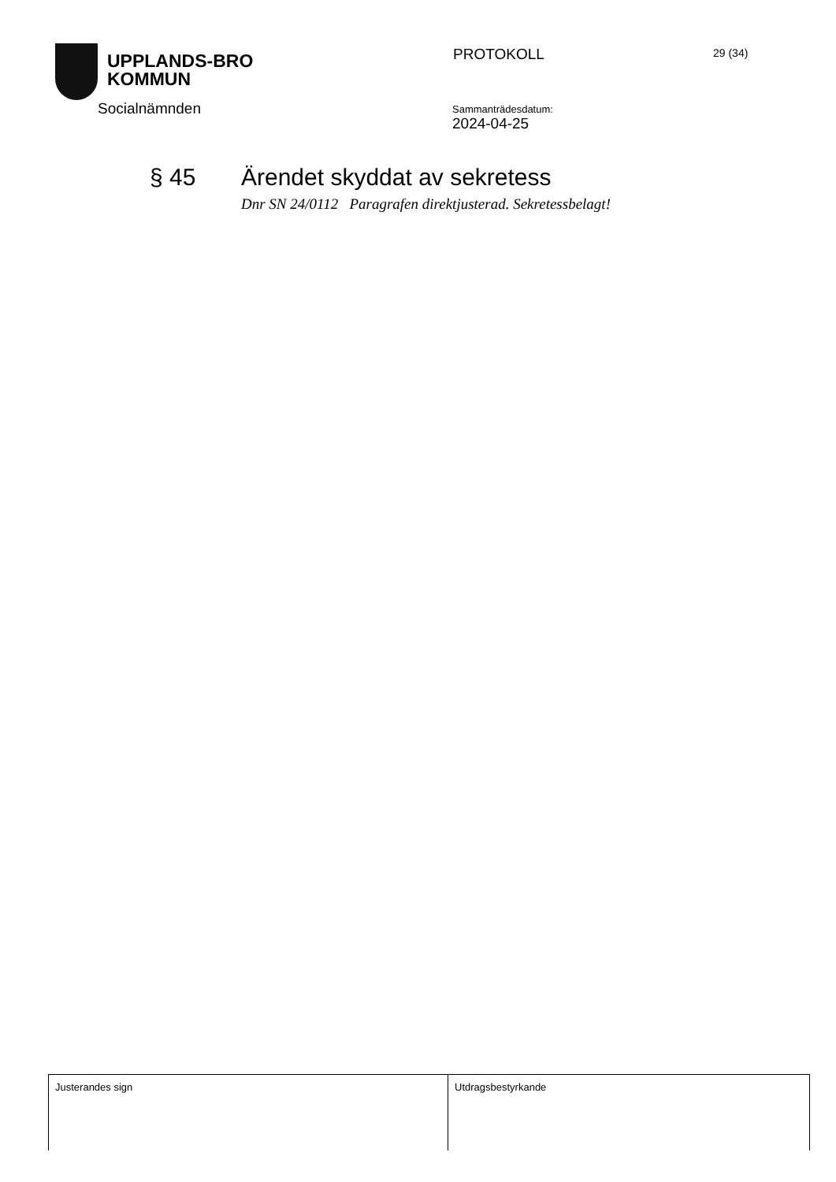UPPLANDS-BRO
KOMMUN
PROTOKOLL
29 (34)
Socialnämnden
Sammanträdesdatum:
2024-04-25
§ 45 Ärendet skyddat av sekretess
Dnr SN 24/0112 Paragrafen direktjusterad. Sekretessbelagt!
| Justerandes sign | Utdragsbestyrkande |